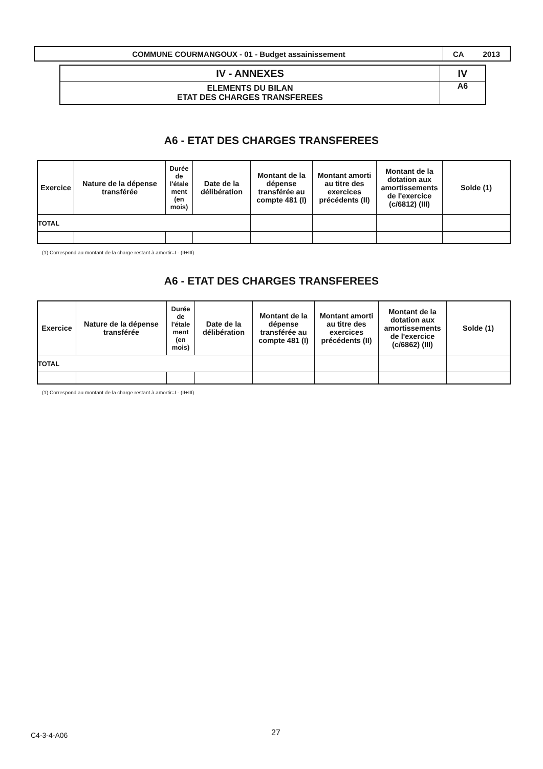| COMMUNE COURMANGOUX - 01 - Budget assainissement | CA 2013 |
| IV - ANNEXES | IV |
| ELEMENTS DU BILAN ETAT DES CHARGES TRANSFEREES | A6 |
A6 - ETAT DES CHARGES TRANSFEREES
| Exercice | Nature de la dépense transférée | Durée de l'étale ment (en mois) | Date de la délibération | Montant de la dépense transférée au compte 481 (I) | Montant amorti au titre des exercices précédents (II) | Montant de la dotation aux amortissements de l'exercice (c/6812) (III) | Solde (1) |
| --- | --- | --- | --- | --- | --- | --- | --- |
| TOTAL | | | | | | | |
(1) Correspond au montant de la charge restant à amortir=I - (II+III)
A6 - ETAT DES CHARGES TRANSFEREES
| Exercice | Nature de la dépense transférée | Durée de l'étale ment (en mois) | Date de la délibération | Montant de la dépense transférée au compte 481 (I) | Montant amorti au titre des exercices précédents (II) | Montant de la dotation aux amortissements de l'exercice (c/6862) (III) | Solde (1) |
| --- | --- | --- | --- | --- | --- | --- | --- |
| TOTAL | | | | | | | |
(1) Correspond au montant de la charge restant à amortir=I - (II+III)
C4-3-4-A06 27